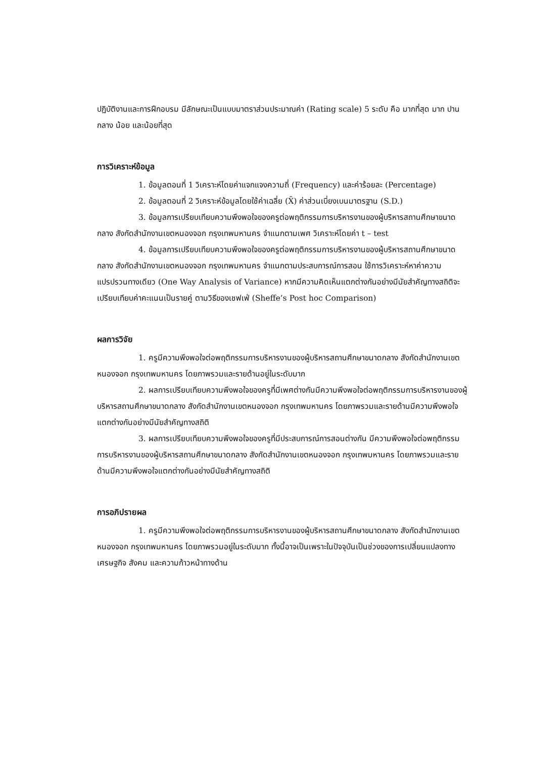ปฏิบัติงานและการฝึกอบรม มีลักษณะเป็นแบบมาตราส่วนประมาณค่า (Rating scale) 5 ระดับ คือ มากที่สุด มาก ปานกลาง น้อย และน้อยที่สุด
การวิเคราะห์ข้อมูล
1. ข้อมูลตอนที่ 1 วิเคราะห์โดยค่าแจกแจงความถี่ (Frequency) และค่าร้อยละ (Percentage)
2. ข้อมูลตอนที่ 2 วิเคราะห์ข้อมูลโดยใช้ค่าเฉลี่ย (X̄) ค่าส่วนเบี่ยงเบนมาตรฐาน (S.D.)
3. ข้อมูลการเปรียบเทียบความพึงพอใจของครูต่อพฤติกรรมการบริหารงานของผู้บริหารสถานศึกษาขนาดกลาง สังกัดสำนักงานเขตหนองจอก กรุงเทพมหานคร จำแนกตามเพศ วิเคราะห์โดยค่า t – test
4. ข้อมูลการเปรียบเทียบความพึงพอใจของครูต่อพฤติกรรมการบริหารงานของผู้บริหารสถานศึกษาขนาดกลาง สังกัดสำนักงานเขตหนองจอก กรุงเทพมหานคร จำแนกตามประสบการณ์การสอน ใช้การวิเคราะห์หาค่าความแปรปรวนทางเดียว (One Way Analysis of Variance) หากมีความคิดเห็นแตกต่างกันอย่างมีนัยสำคัญทางสถิติจะเปรียบเทียบค่าคะแนนเป็นรายคู่ ตามวิธีของเชฟเฟ่ (Sheffe’s Post hoc Comparison)
ผลการวิจัย
1. ครูมีความพึงพอใจต่อพฤติกรรมการบริหารงานของผู้บริหารสถานศึกษาขนาดกลาง สังกัดสำนักงานเขตหนองจอก กรุงเทพมหานคร โดยภาพรวมและรายด้านอยู่ในระดับมาก
2. ผลการเปรียบเทียบความพึงพอใจของครูที่มีเพศต่างกันมีความพึงพอใจต่อพฤติกรรมการบริหารงานของผู้บริหารสถานศึกษาขนาดกลาง สังกัดสำนักงานเขตหนองจอก กรุงเทพมหานคร โดยภาพรวมและรายด้านมีความพึงพอใจแตกต่างกันอย่างมีนัยสำคัญทางสถิติ
3. ผลการเปรียบเทียบความพึงพอใจของครูที่มีประสบการณ์การสอนต่างกัน มีความพึงพอใจต่อพฤติกรรมการบริหารงานของผู้บริหารสถานศึกษาขนาดกลาง สังกัดสำนักงานเขตหนองจอก กรุงเทพมหานคร โดยภาพรวมและรายด้านมีความพึงพอใจแตกต่างกันอย่างมีนัยสำคัญทางสถิติ
การอภิปรายผล
1. ครูมีความพึงพอใจต่อพฤติกรรมการบริหารงานของผู้บริหารสถานศึกษาขนาดกลาง สังกัดสำนักงานเขตหนองจอก กรุงเทพมหานคร โดยภาพรวมอยู่ในระดับมาก ทั้งนี้อาจเป็นเพราะในปัจจุบันเป็นช่วงของการเปลี่ยนแปลงทางเศรษฐกิจ สังคม และความก้าวหน้าทางด้าน